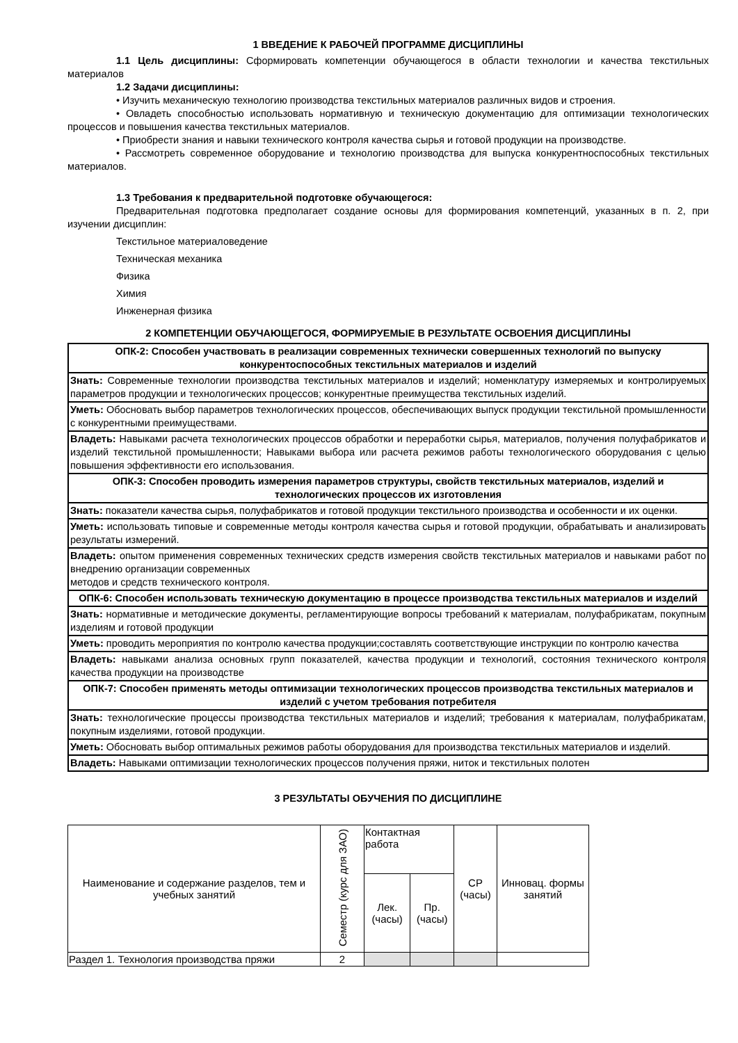1 ВВЕДЕНИЕ К РАБОЧЕЙ ПРОГРАММЕ ДИСЦИПЛИНЫ
1.1 Цель дисциплины: Сформировать компетенции обучающегося в области технологии и качества текстильных материалов
1.2 Задачи дисциплины:
• Изучить механическую технологию производства текстильных материалов различных видов и строения.
• Овладеть способностью использовать нормативную и техническую документацию для оптимизации технологических процессов и повышения качества текстильных материалов.
• Приобрести знания и навыки технического контроля качества сырья и готовой продукции на производстве.
• Рассмотреть современное оборудование и технологию производства для выпуска конкурентноспособных текстильных материалов.
1.3 Требования к предварительной подготовке обучающегося:
Предварительная подготовка предполагает создание основы для формирования компетенций, указанных в п. 2, при изучении дисциплин:
Текстильное материаловедение
Техническая механика
Физика
Химия
Инженерная физика
2 КОМПЕТЕНЦИИ ОБУЧАЮЩЕГОСЯ, ФОРМИРУЕМЫЕ В РЕЗУЛЬТАТЕ ОСВОЕНИЯ ДИСЦИПЛИНЫ
| ОПК-2: Способен участвовать в реализации современных технически совершенных технологий по выпуску конкурентоспособных текстильных материалов и изделий |
| Знать: Современные технологии производства текстильных материалов и изделий; номенклатуру измеряемых и контролируемых параметров продукции и технологических процессов; конкурентные преимущества текстильных изделий. |
| Уметь: Обосновать выбор параметров технологических процессов, обеспечивающих выпуск продукции текстильной промышленности с конкурентными преимуществами. |
| Владеть: Навыками расчета технологических процессов обработки и переработки сырья, материалов, получения полуфабрикатов и изделий текстильной промышленности; Навыками выбора или расчета режимов работы технологического оборудования с целью повышения эффективности его использования. |
| ОПК-3: Способен проводить измерения параметров структуры, свойств текстильных материалов, изделий и технологических процессов их изготовления |
| Знать: показатели качества сырья, полуфабрикатов и готовой продукции текстильного производства и особенности и их оценки. |
| Уметь: использовать типовые и современные методы контроля качества сырья и готовой продукции, обрабатывать и анализировать результаты измерений. |
| Владеть: опытом применения современных технических средств измерения свойств текстильных материалов и навыками работ по внедрению организации современных методов и средств технического контроля. |
| ОПК-6: Способен использовать техническую документацию в процессе производства текстильных материалов и изделий |
| Знать: нормативные и методические документы, регламентирующие вопросы требований к материалам, полуфабрикатам, покупным изделиям и готовой продукции |
| Уметь: проводить мероприятия по контролю качества продукции;составлять соответствующие инструкции по контролю качества |
| Владеть: навыками анализа основных групп показателей, качества продукции и технологий, состояния технического контроля качества продукции на производстве |
| ОПК-7: Способен применять методы оптимизации технологических процессов производства текстильных материалов и изделий с учетом требования потребителя |
| Знать: технологические процессы производства текстильных материалов и изделий; требования к материалам, полуфабрикатам, покупным изделиями, готовой продукции. |
| Уметь: Обосновать выбор оптимальных режимов работы оборудования для производства текстильных материалов и изделий. |
| Владеть: Навыками оптимизации технологических процессов получения пряжи, ниток и текстильных полотен |
3 РЕЗУЛЬТАТЫ ОБУЧЕНИЯ ПО ДИСЦИПЛИНЕ
| Наименование и содержание разделов, тем и учебных занятий | Семестр (курс для ЗАО) | Контактная работа | | СР (часы) | Инновац. формы занятий |
| --- | --- | --- | --- | --- | --- |
| | | Лек. (часы) | Пр. (часы) | | |
| Раздел 1. Технология производства пряжи | 2 | | | | |